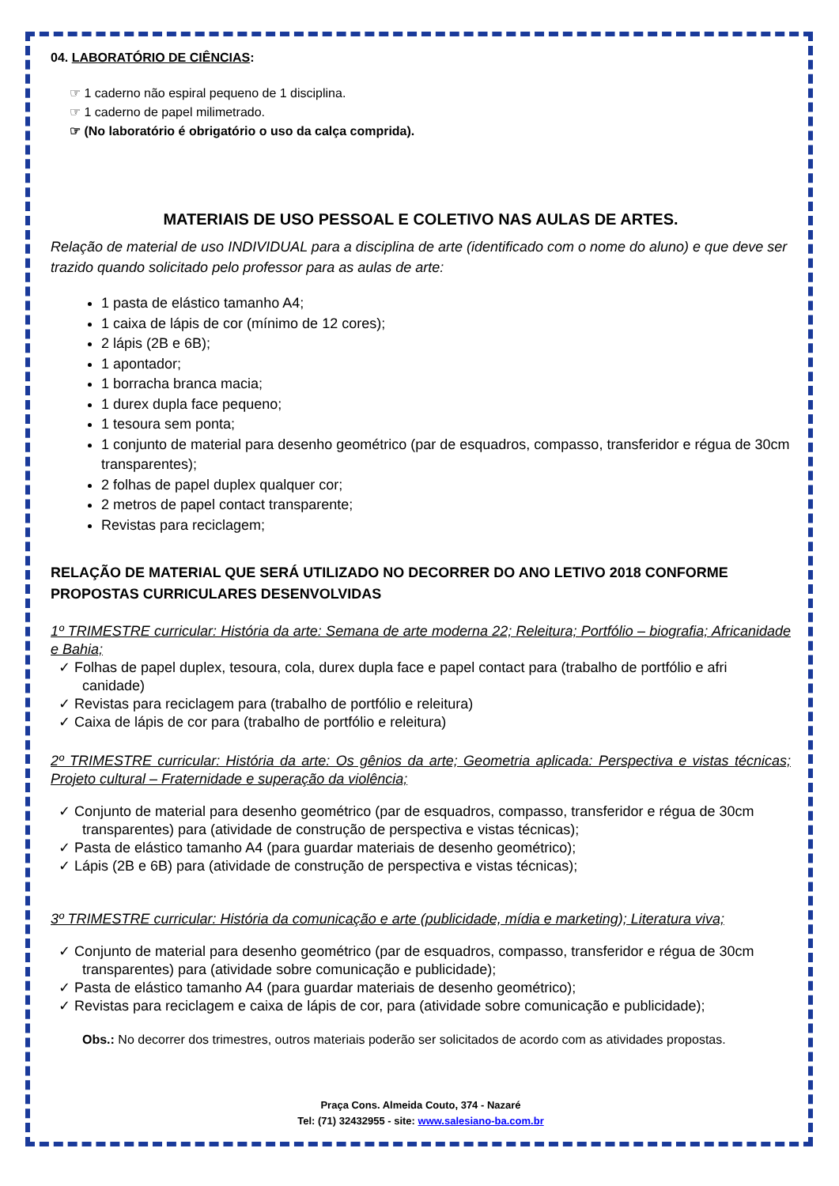04. LABORATÓRIO DE CIÊNCIAS:
☞ 1 caderno não espiral pequeno de 1 disciplina.
☞ 1 caderno de papel milimetrado.
☞ (No laboratório é obrigatório o uso da calça comprida).
MATERIAIS DE USO PESSOAL E COLETIVO NAS AULAS DE ARTES.
Relação de material de uso INDIVIDUAL para a disciplina de arte (identificado com o nome do aluno) e que deve ser trazido quando solicitado pelo professor para as aulas de arte:
1 pasta de elástico tamanho A4;
1 caixa de lápis de cor (mínimo de 12 cores);
2 lápis (2B e 6B);
1 apontador;
1 borracha branca macia;
1 durex dupla face pequeno;
1 tesoura sem ponta;
1 conjunto de material para desenho geométrico (par de esquadros, compasso, transferidor e régua de 30cm transparentes);
2 folhas de papel duplex qualquer cor;
2 metros de papel contact transparente;
Revistas para reciclagem;
RELAÇÃO DE MATERIAL QUE SERÁ UTILIZADO NO DECORRER DO ANO LETIVO 2018 CONFORME PROPOSTAS CURRICULARES DESENVOLVIDAS
1º TRIMESTRE curricular: História da arte: Semana de arte moderna 22; Releitura; Portfólio – biografia; Africanidade e Bahia;
✓ Folhas de papel duplex, tesoura, cola, durex dupla face e papel contact para (trabalho de portfólio e afri canidade)
✓ Revistas para reciclagem para (trabalho de portfólio e releitura)
✓ Caixa de lápis de cor para (trabalho de portfólio e releitura)
2º TRIMESTRE curricular: História da arte: Os gênios da arte; Geometria aplicada: Perspectiva e vistas técnicas; Projeto cultural – Fraternidade e superação da violência;
✓ Conjunto de material para desenho geométrico (par de esquadros, compasso, transferidor e régua de 30cm transparentes) para (atividade de construção de perspectiva e vistas técnicas);
✓ Pasta de elástico tamanho A4 (para guardar materiais de desenho geométrico);
✓ Lápis (2B e 6B) para (atividade de construção de perspectiva e vistas técnicas);
3º TRIMESTRE curricular: História da comunicação e arte (publicidade, mídia e marketing); Literatura viva;
✓ Conjunto de material para desenho geométrico (par de esquadros, compasso, transferidor e régua de 30cm transparentes) para (atividade sobre comunicação e publicidade);
✓ Pasta de elástico tamanho A4 (para guardar materiais de desenho geométrico);
✓ Revistas para reciclagem e caixa de lápis de cor, para (atividade sobre comunicação e publicidade);
Obs.: No decorrer dos trimestres, outros materiais poderão ser solicitados de acordo com as atividades propostas.
Praça Cons. Almeida Couto, 374 - Nazaré
Tel: (71) 32432955 - site: www.salesiano-ba.com.br